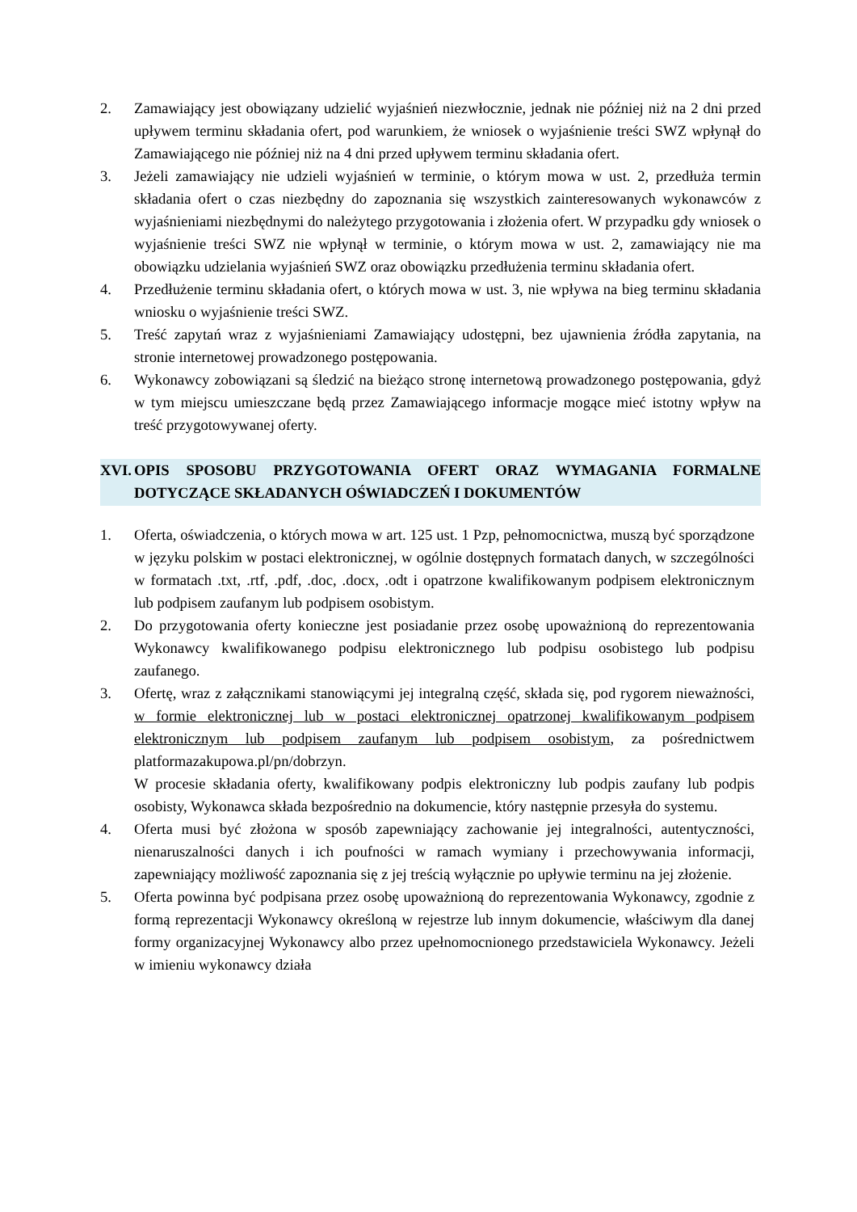2. Zamawiający jest obowiązany udzielić wyjaśnień niezwłocznie, jednak nie później niż na 2 dni przed upływem terminu składania ofert, pod warunkiem, że wniosek o wyjaśnienie treści SWZ wpłynął do Zamawiającego nie później niż na 4 dni przed upływem terminu składania ofert.
3. Jeżeli zamawiający nie udzieli wyjaśnień w terminie, o którym mowa w ust. 2, przedłuża termin składania ofert o czas niezbędny do zapoznania się wszystkich zainteresowanych wykonawców z wyjaśnieniami niezbędnymi do należytego przygotowania i złożenia ofert. W przypadku gdy wniosek o wyjaśnienie treści SWZ nie wpłynął w terminie, o którym mowa w ust. 2, zamawiający nie ma obowiązku udzielania wyjaśnień SWZ oraz obowiązku przedłużenia terminu składania ofert.
4. Przedłużenie terminu składania ofert, o których mowa w ust. 3, nie wpływa na bieg terminu składania wniosku o wyjaśnienie treści SWZ.
5. Treść zapytań wraz z wyjaśnieniami Zamawiający udostępni, bez ujawnienia źródła zapytania, na stronie internetowej prowadzonego postępowania.
6. Wykonawcy zobowiązani są śledzić na bieżąco stronę internetową prowadzonego postępowania, gdyż w tym miejscu umieszczane będą przez Zamawiającego informacje mogące mieć istotny wpływ na treść przygotowywanej oferty.
XVI. OPIS SPOSOBU PRZYGOTOWANIA OFERT ORAZ WYMAGANIA FORMALNE DOTYCZĄCE SKŁADANYCH OŚWIADCZEŃ I DOKUMENTÓW
1. Oferta, oświadczenia, o których mowa w art. 125 ust. 1 Pzp, pełnomocnictwa, muszą być sporządzone w języku polskim w postaci elektronicznej, w ogólnie dostępnych formatach danych, w szczególności w formatach .txt, .rtf, .pdf, .doc, .docx, .odt i opatrzone kwalifikowanym podpisem elektronicznym lub podpisem zaufanym lub podpisem osobistym.
2. Do przygotowania oferty konieczne jest posiadanie przez osobę upoważnioną do reprezentowania Wykonawcy kwalifikowanego podpisu elektronicznego lub podpisu osobistego lub podpisu zaufanego.
3. Ofertę, wraz z załącznikami stanowiącymi jej integralną część, składa się, pod rygorem nieważności, w formie elektronicznej lub w postaci elektronicznej opatrzonej kwalifikowanym podpisem elektronicznym lub podpisem zaufanym lub podpisem osobistym, za pośrednictwem platformazakupowa.pl/pn/dobrzyn.
W procesie składania oferty, kwalifikowany podpis elektroniczny lub podpis zaufany lub podpis osobisty, Wykonawca składa bezpośrednio na dokumencie, który następnie przesyła do systemu.
4. Oferta musi być złożona w sposób zapewniający zachowanie jej integralności, autentyczności, nienaruszalności danych i ich poufności w ramach wymiany i przechowywania informacji, zapewniający możliwość zapoznania się z jej treścią wyłącznie po upływie terminu na jej złożenie.
5. Oferta powinna być podpisana przez osobę upoważnioną do reprezentowania Wykonawcy, zgodnie z formą reprezentacji Wykonawcy określoną w rejestrze lub innym dokumencie, właściwym dla danej formy organizacyjnej Wykonawcy albo przez upełnomocnionego przedstawiciela Wykonawcy. Jeżeli w imieniu wykonawcy działa